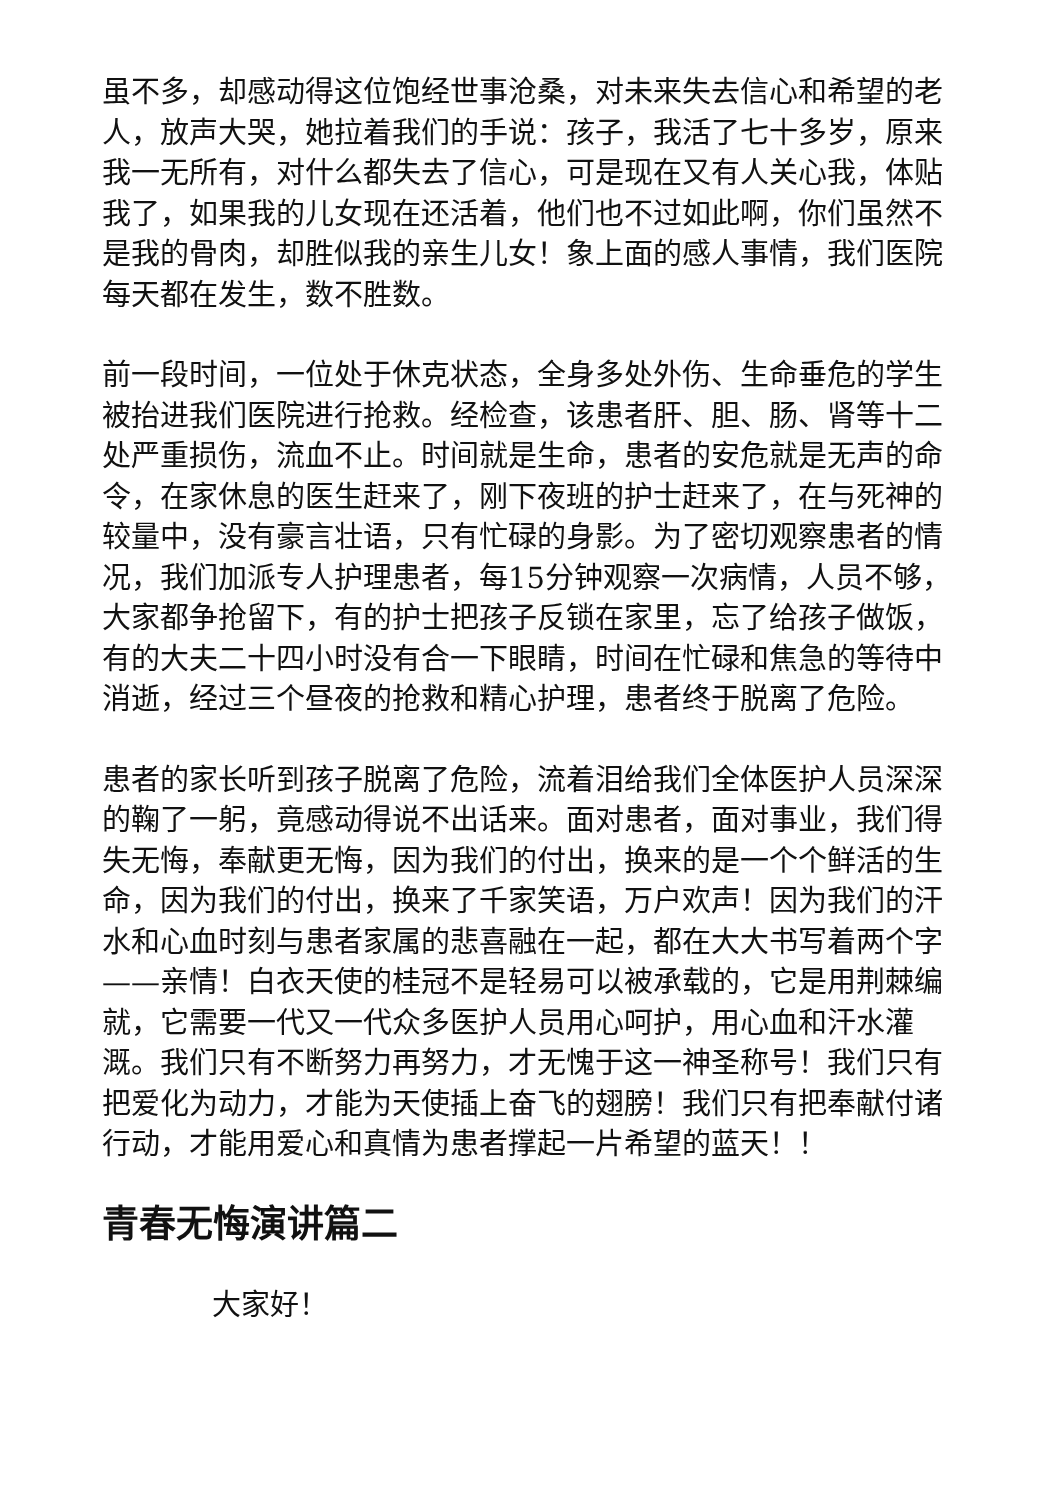虽不多，却感动得这位饱经世事沧桑，对未来失去信心和希望的老人，放声大哭，她拉着我们的手说：孩子，我活了七十多岁，原来我一无所有，对什么都失去了信心，可是现在又有人关心我，体贴我了，如果我的儿女现在还活着，他们也不过如此啊，你们虽然不是我的骨肉，却胜似我的亲生儿女！象上面的感人事情，我们医院每天都在发生，数不胜数。
前一段时间，一位处于休克状态，全身多处外伤、生命垂危的学生被抬进我们医院进行抢救。经检查，该患者肝、胆、肠、肾等十二处严重损伤，流血不止。时间就是生命，患者的安危就是无声的命令，在家休息的医生赶来了，刚下夜班的护士赶来了，在与死神的较量中，没有豪言壮语，只有忙碌的身影。为了密切观察患者的情况，我们加派专人护理患者，每15分钟观察一次病情，人员不够，大家都争抢留下，有的护士把孩子反锁在家里，忘了给孩子做饭，有的大夫二十四小时没有合一下眼睛，时间在忙碌和焦急的等待中消逝，经过三个昼夜的抢救和精心护理，患者终于脱离了危险。
患者的家长听到孩子脱离了危险，流着泪给我们全体医护人员深深的鞠了一躬，竟感动得说不出话来。面对患者，面对事业，我们得失无悔，奉献更无悔，因为我们的付出，换来的是一个个鲜活的生命，因为我们的付出，换来了千家笑语，万户欢声！因为我们的汗水和心血时刻与患者家属的悲喜融在一起，都在大大书写着两个字——亲情！白衣天使的桂冠不是轻易可以被承载的，它是用荆棘编就，它需要一代又一代众多医护人员用心呵护，用心血和汗水灌溉。我们只有不断努力再努力，才无愧于这一神圣称号！我们只有把爱化为动力，才能为天使插上奋飞的翅膀！我们只有把奉献付诸行动，才能用爱心和真情为患者撑起一片希望的蓝天！！
青春无悔演讲篇二
大家好！